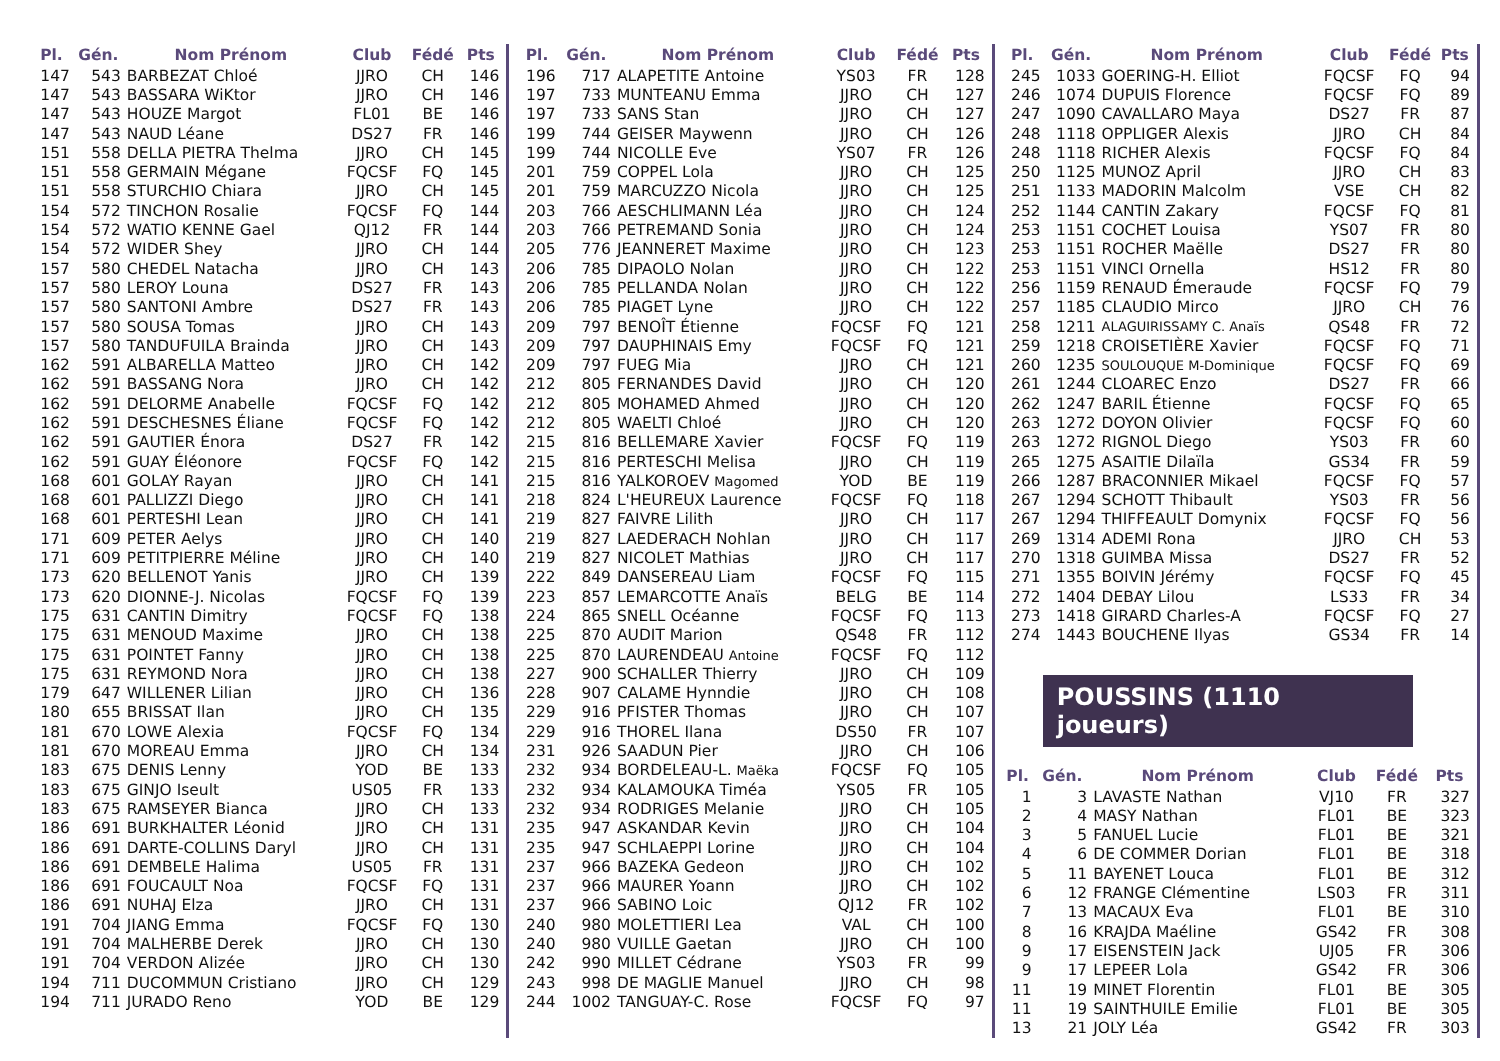| Pl. | Gén. | Nom Prénom | Club | Fédé | Pts |
| --- | --- | --- | --- | --- | --- |
| 147 | 543 | BARBEZAT Chloé | JJRO | CH | 146 |
| 147 | 543 | BASSARA WiKtor | JJRO | CH | 146 |
| 147 | 543 | HOUZE Margot | FL01 | BE | 146 |
| 147 | 543 | NAUD Léane | DS27 | FR | 146 |
| 151 | 558 | DELLA PIETRA Thelma | JJRO | CH | 145 |
| 151 | 558 | GERMAIN Mégane | FQCSF | FQ | 145 |
| 151 | 558 | STURCHIO Chiara | JJRO | CH | 145 |
| 154 | 572 | TINCHON Rosalie | FQCSF | FQ | 144 |
| 154 | 572 | WATIO KENNE Gael | QJ12 | FR | 144 |
| 154 | 572 | WIDER Shey | JJRO | CH | 144 |
| 157 | 580 | CHEDEL Natacha | JJRO | CH | 143 |
| 157 | 580 | LEROY Louna | DS27 | FR | 143 |
| 157 | 580 | SANTONI Ambre | DS27 | FR | 143 |
| 157 | 580 | SOUSA Tomas | JJRO | CH | 143 |
| 157 | 580 | TANDUFUILA Brainda | JJRO | CH | 143 |
| 162 | 591 | ALBARELLA Matteo | JJRO | CH | 142 |
| 162 | 591 | BASSANG Nora | JJRO | CH | 142 |
| 162 | 591 | DELORME Anabelle | FQCSF | FQ | 142 |
| 162 | 591 | DESCHESNES Éliane | FQCSF | FQ | 142 |
| 162 | 591 | GAUTIER Énora | DS27 | FR | 142 |
| 162 | 591 | GUAY Éléonore | FQCSF | FQ | 142 |
| 168 | 601 | GOLAY Rayan | JJRO | CH | 141 |
| 168 | 601 | PALLIZZI Diego | JJRO | CH | 141 |
| 168 | 601 | PERTESHI Lean | JJRO | CH | 141 |
| 171 | 609 | PETER Aelys | JJRO | CH | 140 |
| 171 | 609 | PETITPIERRE Méline | JJRO | CH | 140 |
| 173 | 620 | BELLENOT Yanis | JJRO | CH | 139 |
| 173 | 620 | DIONNE-J. Nicolas | FQCSF | FQ | 139 |
| 175 | 631 | CANTIN Dimitry | FQCSF | FQ | 138 |
| 175 | 631 | MENOUD Maxime | JJRO | CH | 138 |
| 175 | 631 | POINTET Fanny | JJRO | CH | 138 |
| 175 | 631 | REYMOND Nora | JJRO | CH | 138 |
| 179 | 647 | WILLENER Lilian | JJRO | CH | 136 |
| 180 | 655 | BRISSAT Ilan | JJRO | CH | 135 |
| 181 | 670 | LOWE Alexia | FQCSF | FQ | 134 |
| 181 | 670 | MOREAU Emma | JJRO | CH | 134 |
| 183 | 675 | DENIS Lenny | YOD | BE | 133 |
| 183 | 675 | GINJO Iseult | US05 | FR | 133 |
| 183 | 675 | RAMSEYER Bianca | JJRO | CH | 133 |
| 186 | 691 | BURKHALTER Léonid | JJRO | CH | 131 |
| 186 | 691 | DARTE-COLLINS Daryl | JJRO | CH | 131 |
| 186 | 691 | DEMBELE Halima | US05 | FR | 131 |
| 186 | 691 | FOUCAULT Noa | FQCSF | FQ | 131 |
| 186 | 691 | NUHAJ Elza | JJRO | CH | 131 |
| 191 | 704 | JIANG Emma | FQCSF | FQ | 130 |
| 191 | 704 | MALHERBE Derek | JJRO | CH | 130 |
| 191 | 704 | VERDON Alizée | JJRO | CH | 130 |
| 194 | 711 | DUCOMMUN Cristiano | JJRO | CH | 129 |
| 194 | 711 | JURADO Reno | YOD | BE | 129 |
| Pl. | Gén. | Nom Prénom | Club | Fédé | Pts |
| --- | --- | --- | --- | --- | --- |
| 196 | 717 | ALAPETITE Antoine | YS03 | FR | 128 |
| 197 | 733 | MUNTEANU Emma | JJRO | CH | 127 |
| 197 | 733 | SANS Stan | JJRO | CH | 127 |
| 199 | 744 | GEISER Maywenn | JJRO | CH | 126 |
| 199 | 744 | NICOLLE Eve | YS07 | FR | 126 |
| 201 | 759 | COPPEL Lola | JJRO | CH | 125 |
| 201 | 759 | MARCUZZO Nicola | JJRO | CH | 125 |
| 203 | 766 | AESCHLIMANN Léa | JJRO | CH | 124 |
| 203 | 766 | PETREMAND Sonia | JJRO | CH | 124 |
| 205 | 776 | JEANNERET Maxime | JJRO | CH | 123 |
| 206 | 785 | DIPAOLO Nolan | JJRO | CH | 122 |
| 206 | 785 | PELLANDA Nolan | JJRO | CH | 122 |
| 206 | 785 | PIAGET Lyne | JJRO | CH | 122 |
| 209 | 797 | BENOÎT Étienne | FQCSF | FQ | 121 |
| 209 | 797 | DAUPHINAIS Emy | FQCSF | FQ | 121 |
| 209 | 797 | FUEG Mia | JJRO | CH | 121 |
| 212 | 805 | FERNANDES David | JJRO | CH | 120 |
| 212 | 805 | MOHAMED Ahmed | JJRO | CH | 120 |
| 212 | 805 | WAELTI Chloé | JJRO | CH | 120 |
| 215 | 816 | BELLEMARE Xavier | FQCSF | FQ | 119 |
| 215 | 816 | PERTESCHI Melisa | JJRO | CH | 119 |
| 215 | 816 | YALKOROEV Magomed | YOD | BE | 119 |
| 218 | 824 | L'HEUREUX Laurence | FQCSF | FQ | 118 |
| 219 | 827 | FAIVRE Lilith | JJRO | CH | 117 |
| 219 | 827 | LAEDERACH Nohlan | JJRO | CH | 117 |
| 219 | 827 | NICOLET Mathias | JJRO | CH | 117 |
| 222 | 849 | DANSEREAU Liam | FQCSF | FQ | 115 |
| 223 | 857 | LEMARCOTTE Anaïs | BELG | BE | 114 |
| 224 | 865 | SNELL Océanne | FQCSF | FQ | 113 |
| 225 | 870 | AUDIT Marion | QS48 | FR | 112 |
| 225 | 870 | LAURENDEAU Antoine | FQCSF | FQ | 112 |
| 227 | 900 | SCHALLER Thierry | JJRO | CH | 109 |
| 228 | 907 | CALAME Hynndie | JJRO | CH | 108 |
| 229 | 916 | PFISTER Thomas | JJRO | CH | 107 |
| 229 | 916 | THOREL Ilana | DS50 | FR | 107 |
| 231 | 926 | SAADUN Pier | JJRO | CH | 106 |
| 232 | 934 | BORDELEAU-L. Maëka | FQCSF | FQ | 105 |
| 232 | 934 | KALAMOUKA Timéa | YS05 | FR | 105 |
| 232 | 934 | RODRIGES Melanie | JJRO | CH | 105 |
| 235 | 947 | ASKANDAR Kevin | JJRO | CH | 104 |
| 235 | 947 | SCHLAEPPI Lorine | JJRO | CH | 104 |
| 237 | 966 | BAZEKA Gedeon | JJRO | CH | 102 |
| 237 | 966 | MAURER Yoann | JJRO | CH | 102 |
| 237 | 966 | SABINO Loic | QJ12 | FR | 102 |
| 240 | 980 | MOLETTIERI Lea | VAL | CH | 100 |
| 240 | 980 | VUILLE Gaetan | JJRO | CH | 100 |
| 242 | 990 | MILLET Cédrane | YS03 | FR | 99 |
| 243 | 998 | DE MAGLIE Manuel | JJRO | CH | 98 |
| 244 | 1002 | TANGUAY-C. Rose | FQCSF | FQ | 97 |
| Pl. | Gén. | Nom Prénom | Club | Fédé | Pts |
| --- | --- | --- | --- | --- | --- |
| 245 | 1033 | GOERING-H. Elliot | FQCSF | FQ | 94 |
| 246 | 1074 | DUPUIS Florence | FQCSF | FQ | 89 |
| 247 | 1090 | CAVALLARO Maya | DS27 | FR | 87 |
| 248 | 1118 | OPPLIGER Alexis | JJRO | CH | 84 |
| 248 | 1118 | RICHER Alexis | FQCSF | FQ | 84 |
| 250 | 1125 | MUNOZ April | JJRO | CH | 83 |
| 251 | 1133 | MADORIN Malcolm | VSE | CH | 82 |
| 252 | 1144 | CANTIN Zakary | FQCSF | FQ | 81 |
| 253 | 1151 | COCHET Louisa | YS07 | FR | 80 |
| 253 | 1151 | ROCHER Maëlle | DS27 | FR | 80 |
| 253 | 1151 | VINCI Ornella | HS12 | FR | 80 |
| 256 | 1159 | RENAUD Émeraude | FQCSF | FQ | 79 |
| 257 | 1185 | CLAUDIO Mirco | JJRO | CH | 76 |
| 258 | 1211 | ALAGUIRISSAMY C. Anaïs | QS48 | FR | 72 |
| 259 | 1218 | CROISETIÈRE Xavier | FQCSF | FQ | 71 |
| 260 | 1235 | SOULOUQUE M-Dominique | FQCSF | FQ | 69 |
| 261 | 1244 | CLOAREC Enzo | DS27 | FR | 66 |
| 262 | 1247 | BARIL Étienne | FQCSF | FQ | 65 |
| 263 | 1272 | DOYON Olivier | FQCSF | FQ | 60 |
| 263 | 1272 | RIGNOL Diego | YS03 | FR | 60 |
| 265 | 1275 | ASAITIE Dilaïla | GS34 | FR | 59 |
| 266 | 1287 | BRACONNIER Mikael | FQCSF | FQ | 57 |
| 267 | 1294 | SCHOTT Thibault | YS03 | FR | 56 |
| 267 | 1294 | THIFFEAULT Domynix | FQCSF | FQ | 56 |
| 269 | 1314 | ADEMI Rona | JJRO | CH | 53 |
| 270 | 1318 | GUIMBA Missa | DS27 | FR | 52 |
| 271 | 1355 | BOIVIN Jérémy | FQCSF | FQ | 45 |
| 272 | 1404 | DEBAY Lilou | LS33 | FR | 34 |
| 273 | 1418 | GIRARD Charles-A | FQCSF | FQ | 27 |
| 274 | 1443 | BOUCHENE Ilyas | GS34 | FR | 14 |
POUSSINS (1110 joueurs)
| Pl. | Gén. | Nom Prénom | Club | Fédé | Pts |
| --- | --- | --- | --- | --- | --- |
| 1 | 3 | LAVASTE Nathan | VJ10 | FR | 327 |
| 2 | 4 | MASY Nathan | FL01 | BE | 323 |
| 3 | 5 | FANUEL Lucie | FL01 | BE | 321 |
| 4 | 6 | DE COMMER Dorian | FL01 | BE | 318 |
| 5 | 11 | BAYENET Louca | FL01 | BE | 312 |
| 6 | 12 | FRANGE Clémentine | LS03 | FR | 311 |
| 7 | 13 | MACAUX Eva | FL01 | BE | 310 |
| 8 | 16 | KRAJDA Maéline | GS42 | FR | 308 |
| 9 | 17 | EISENSTEIN Jack | UJ05 | FR | 306 |
| 9 | 17 | LEPEER Lola | GS42 | FR | 306 |
| 11 | 19 | MINET Florentin | FL01 | BE | 305 |
| 11 | 19 | SAINTHUILE Emilie | FL01 | BE | 305 |
| 13 | 21 | JOLY Léa | GS42 | FR | 303 |